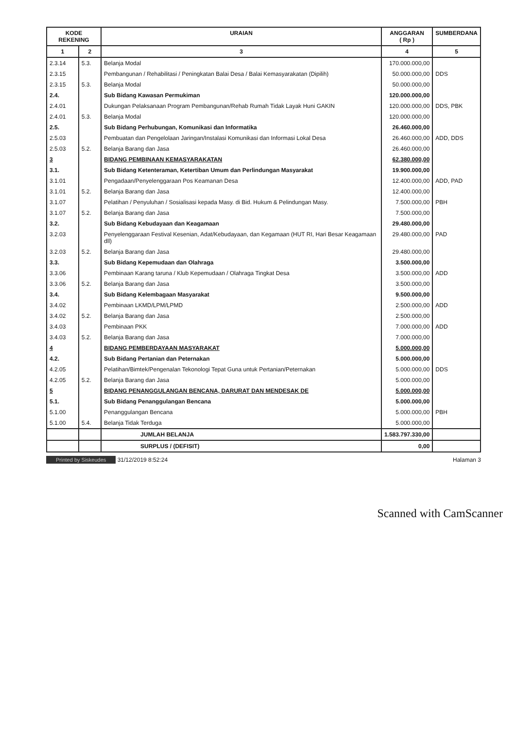| KODE REKENING | | URAIAN | ANGGARAN ( Rp ) | SUMBERDANA |
| --- | --- | --- | --- | --- |
| 1 | 2 | 3 | 4 | 5 |
| 2.3.14 | 5.3. | Belanja Modal | 170.000.000,00 | |
| 2.3.15 | | Pembangunan / Rehabilitasi / Peningkatan Balai Desa / Balai Kemasyarakatan (Dipilih) | 50.000.000,00 | DDS |
| 2.3.15 | 5.3. | Belanja Modal | 50.000.000,00 | |
| 2.4. | | Sub Bidang Kawasan Permukiman | 120.000.000,00 | |
| 2.4.01 | | Dukungan Pelaksanaan Program Pembangunan/Rehab Rumah Tidak Layak Huni GAKIN | 120.000.000,00 | DDS, PBK |
| 2.4.01 | 5.3. | Belanja Modal | 120.000.000,00 | |
| 2.5. | | Sub Bidang Perhubungan, Komunikasi dan Informatika | 26.460.000,00 | |
| 2.5.03 | | Pembuatan dan Pengelolaan Jaringan/Instalasi Komunikasi dan Informasi Lokal Desa | 26.460.000,00 | ADD, DDS |
| 2.5.03 | 5.2. | Belanja Barang dan Jasa | 26.460.000,00 | |
| 3 | | BIDANG PEMBINAAN KEMASYARAKATAN | 62.380.000,00 | |
| 3.1. | | Sub Bidang Ketenteraman, Ketertiban Umum dan Perlindungan Masyarakat | 19.900.000,00 | |
| 3.1.01 | | Pengadaan/Penyelenggaraan Pos Keamanan Desa | 12.400.000,00 | ADD, PAD |
| 3.1.01 | 5.2. | Belanja Barang dan Jasa | 12.400.000,00 | |
| 3.1.07 | | Pelatihan / Penyuluhan / Sosialisasi kepada Masy. di Bid. Hukum & Pelindungan Masy. | 7.500.000,00 | PBH |
| 3.1.07 | 5.2. | Belanja Barang dan Jasa | 7.500.000,00 | |
| 3.2. | | Sub Bidang Kebudayaan dan Keagamaan | 29.480.000,00 | |
| 3.2.03 | | Penyelenggaraan Festival Kesenian, Adat/Kebudayaan, dan Kegamaan (HUT RI, Hari Besar Keagamaan dll) | 29.480.000,00 | PAD |
| 3.2.03 | 5.2. | Belanja Barang dan Jasa | 29.480.000,00 | |
| 3.3. | | Sub Bidang Kepemudaan dan Olahraga | 3.500.000,00 | |
| 3.3.06 | | Pembinaan Karang taruna / Klub Kepemudaan / Olahraga Tingkat Desa | 3.500.000,00 | ADD |
| 3.3.06 | 5.2. | Belanja Barang dan Jasa | 3.500.000,00 | |
| 3.4. | | Sub Bidang Kelembagaan Masyarakat | 9.500.000,00 | |
| 3.4.02 | | Pembinaan LKMD/LPM/LPMD | 2.500.000,00 | ADD |
| 3.4.02 | 5.2. | Belanja Barang dan Jasa | 2.500.000,00 | |
| 3.4.03 | | Pembinaan PKK | 7.000.000,00 | ADD |
| 3.4.03 | 5.2. | Belanja Barang dan Jasa | 7.000.000,00 | |
| 4 | | BIDANG PEMBERDAYAAN MASYARAKAT | 5.000.000,00 | |
| 4.2. | | Sub Bidang Pertanian dan Peternakan | 5.000.000,00 | |
| 4.2.05 | | Pelatihan/Bimtek/Pengenalan Tekonologi Tepat Guna untuk Pertanian/Peternakan | 5.000.000,00 | DDS |
| 4.2.05 | 5.2. | Belanja Barang dan Jasa | 5.000.000,00 | |
| 5 | | BIDANG PENANGGULANGAN BENCANA, DARURAT DAN MENDESAK DE | 5.000.000,00 | |
| 5.1. | | Sub Bidang Penanggulangan Bencana | 5.000.000,00 | |
| 5.1.00 | | Penanggulangan Bencana | 5.000.000,00 | PBH |
| 5.1.00 | 5.4. | Belanja Tidak Terduga | 5.000.000,00 | |
| | | JUMLAH BELANJA | 1.583.797.330,00 | |
| | | SURPLUS / (DEFISIT) | 0,00 | |
Printed by Siskeudes 31/12/2019 8:52:24
Halaman 3
Scanned with CamScanner